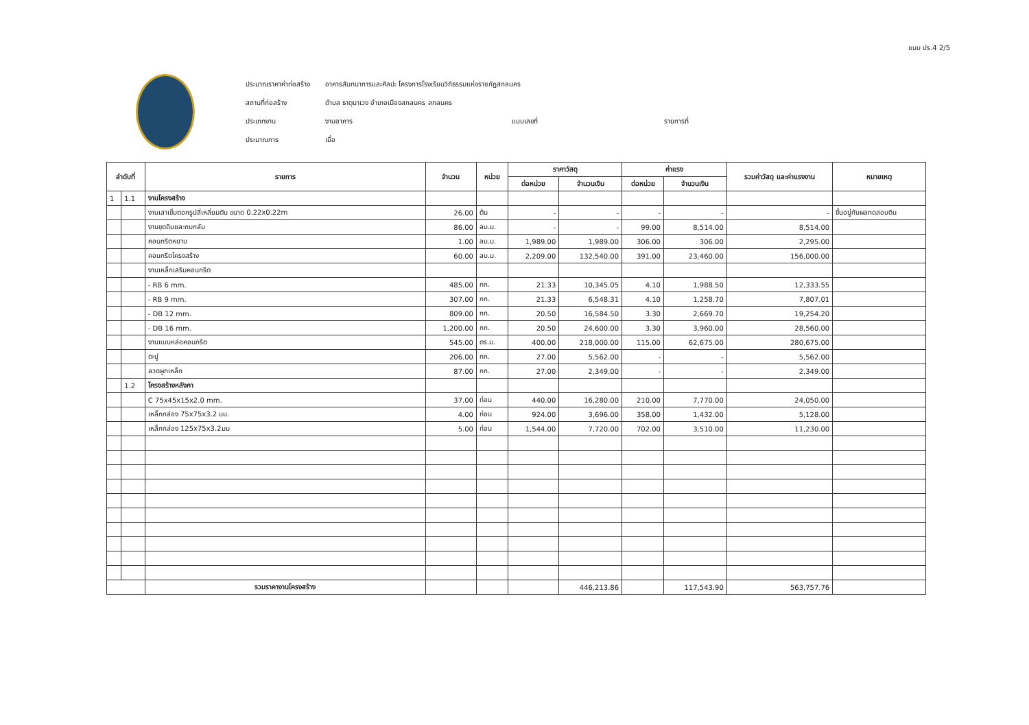แบบ ปร.4 2/5
| ประมาณราคาค่าก่อสร้าง | อาคารสันทนาการและศิลปะ โครงการโรงเรียนวิถีธรรมแห่งราชภัฏสกลนคร | | |
| สถานที่ก่อสร้าง | ตำบล ธาตุนาเวง อำเภอเมืองสกลนคร สกลนคร | | |
| ประเภทงาน | งานอาคาร | แบบเลขที่ | รายการที่ |
| ประมาณการ | เมื่อ | | |
| ลำดับที่ | | รายการ | จำนวน | หน่วย | ราคาวัสดุ | | ค่าแรง | | รวมค่าวัสดุ และค่าแรงงาน | หมายเหตุ |
| --- | --- | --- | --- | --- | --- | --- | --- | --- | --- | --- |
| | | | | | ต่อหน่วย | จำนวนเงิน | ต่อหน่วย | จำนวนเงิน | | |
| 1 | 1.1 | งานโครงสร้าง | | | | | | | | |
| | | งานเสาเข็มตอกรูปสี่เหลี่ยมตัน ขนาด 0.22x0.22m | 26.00 | ต้น | - | - | - | - | - | ขึ้นอยู่กับผลทดสอบดิน |
| | | งานขุดดินและถมกลับ | 86.00 | ลบ.ม. | - | - | 99.00 | 8,514.00 | 8,514.00 | |
| | | คอนกรีตหยาบ | 1.00 | ลบ.ม. | 1,989.00 | 1,989.00 | 306.00 | 306.00 | 2,295.00 | |
| | | คอนกรีตโครงสร้าง | 60.00 | ลบ.ม. | 2,209.00 | 132,540.00 | 391.00 | 23,460.00 | 156,000.00 | |
| | | งานเหล็กเสริมคอนกรีต | | | | | | | | |
| | | - RB 6 mm. | 485.00 | กก. | 21.33 | 10,345.05 | 4.10 | 1,988.50 | 12,333.55 | |
| | | - RB 9 mm. | 307.00 | กก. | 21.33 | 6,548.31 | 4.10 | 1,258.70 | 7,807.01 | |
| | | - DB 12 mm. | 809.00 | กก. | 20.50 | 16,584.50 | 3.30 | 2,669.70 | 19,254.20 | |
| | | - DB 16 mm. | 1,200.00 | กก. | 20.50 | 24,600.00 | 3.30 | 3,960.00 | 28,560.00 | |
| | | งานแบบหล่อคอนกรีต | 545.00 | ตร.ม. | 400.00 | 218,000.00 | 115.00 | 62,675.00 | 280,675.00 | |
| | | ตะปู | 206.00 | กก. | 27.00 | 5,562.00 | - | - | 5,562.00 | |
| | | ลวดผูกเหล็ก | 87.00 | กก. | 27.00 | 2,349.00 | - | - | 2,349.00 | |
| | 1.2 | โครงสร้างหลังคา | | | | | | | | |
| | | C 75x45x15x2.0 mm. | 37.00 | ท่อน | 440.00 | 16,280.00 | 210.00 | 7,770.00 | 24,050.00 | |
| | | เหล็กกล่อง 75x75x3.2 มม. | 4.00 | ท่อน | 924.00 | 3,696.00 | 358.00 | 1,432.00 | 5,128.00 | |
| | | เหล็กกล่อง 125x75x3.2มม | 5.00 | ท่อน | 1,544.00 | 7,720.00 | 702.00 | 3,510.00 | 11,230.00 | |
| | | รวมราคางานโครงสร้าง | | | | 446,213.86 | | 117,543.90 | 563,757.76 | |